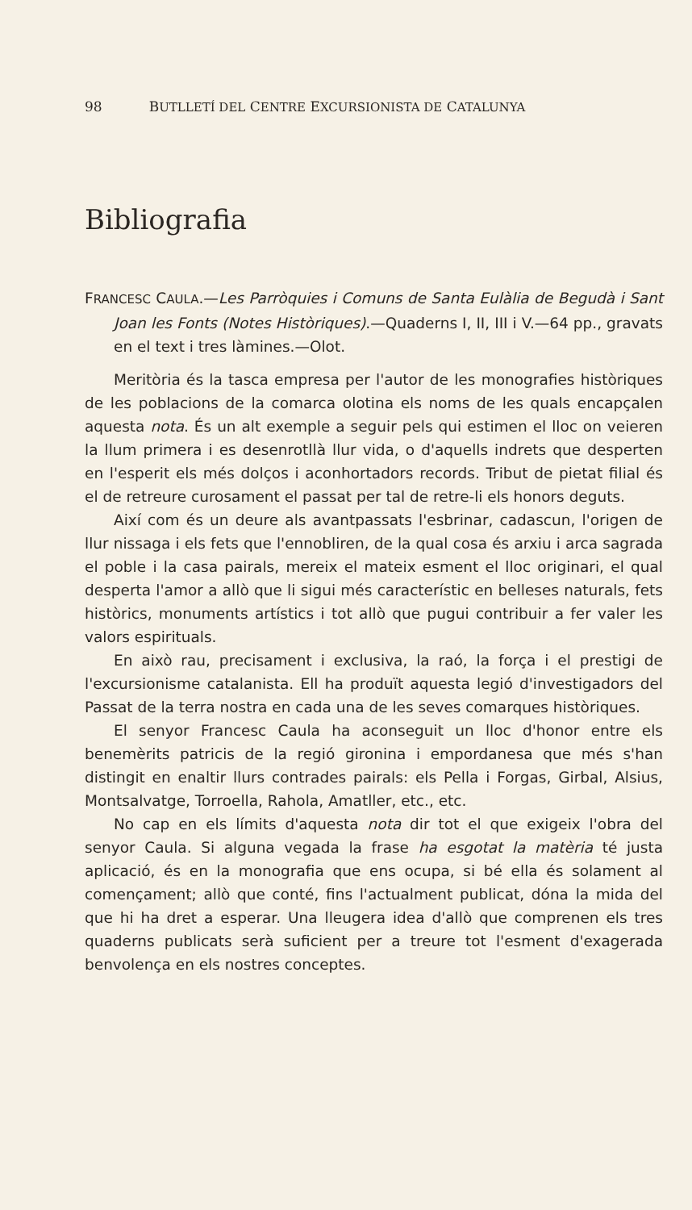98 BUTLLETÍ DEL CENTRE EXCURSIONISTA DE CATALUNYA
Bibliografia
FRANCESC CAULA.—Les Parròquies i Comuns de Santa Eulàlia de Begudà i Sant Joan les Fonts (Notes Històriques).—Quaderns I, II, III i V.—64 pp., gravats en el text i tres làmines.—Olot.
Meritòria és la tasca empresa per l'autor de les monografies històriques de les poblacions de la comarca olotina els noms de les quals encapçalen aquesta nota. És un alt exemple a seguir pels qui estimen el lloc on veieren la llum primera i es desenrotllà llur vida, o d'aquells indrets que desperten en l'esperit els més dolços i aconhortadors records. Tribut de pietat filial és el de retreure curosament el passat per tal de retre-li els honors deguts.
Així com és un deure als avantpassats l'esbrinar, cadascun, l'origen de llur nissaga i els fets que l'ennobliren, de la qual cosa és arxiu i arca sagrada el poble i la casa pairals, mereix el mateix esment el lloc originari, el qual desperta l'amor a allò que li sigui més característic en belleses naturals, fets històrics, monuments artístics i tot allò que pugui contribuir a fer valer les valors espirituals.
En això rau, precisament i exclusiva, la raó, la força i el prestigi de l'excursionisme catalanista. Ell ha produït aquesta legió d'investigadors del Passat de la terra nostra en cada una de les seves comarques històriques.
El senyor Francesc Caula ha aconseguit un lloc d'honor entre els benemèrits patricis de la regió gironina i empordanesa que més s'han distingit en enaltir llurs contrades pairals: els Pella i Forgas, Girbal, Alsius, Montsalvatge, Torroella, Rahola, Amatller, etc., etc.
No cap en els límits d'aquesta nota dir tot el que exigeix l'obra del senyor Caula. Si alguna vegada la frase ha esgotat la matèria té justa aplicació, és en la monografia que ens ocupa, si bé ella és solament al començament; allò que conté, fins l'actualment publicat, dóna la mida del que hi ha dret a esperar. Una lleugera idea d'allò que comprenen els tres quaderns publicats serà suficient per a treure tot l'esment d'exagerada benvolença en els nostres conceptes.